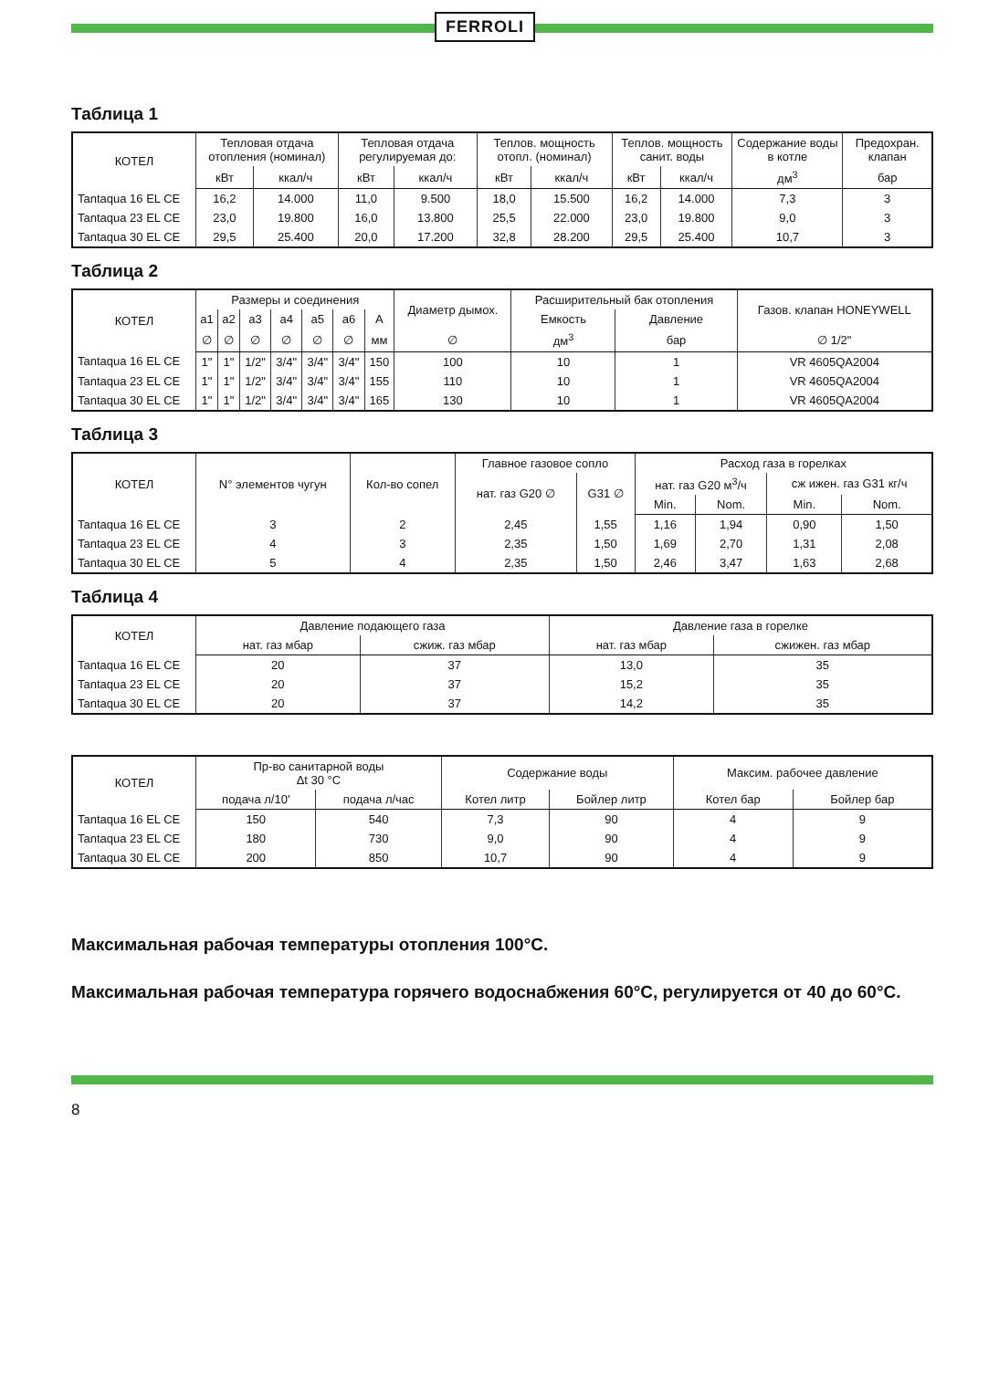FERROLI
Таблица 1
| КОТЕЛ | Тепловая отдача отопления (номинал) | | Тепловая отдача регулируемая до: | | Теплов. мощность отопл. (номинал) | | Теплов. мощность санит. воды | | Содержание воды в котле | Предохран. клапан |
| --- | --- | --- | --- | --- | --- | --- | --- | --- | --- | --- |
| | кВт | ккал/ч | кВт | ккал/ч | кВт | ккал/ч | кВт | ккал/ч | дм<sup>3</sup> | бар |
| Tantaqua 16 EL CE | 16,2 | 14.000 | 11,0 | 9.500 | 18,0 | 15.500 | 16,2 | 14.000 | 7,3 | 3 |
| Tantaqua 23 EL CE | 23,0 | 19.800 | 16,0 | 13.800 | 25,5 | 22.000 | 23,0 | 19.800 | 9,0 | 3 |
| Tantaqua 30 EL CE | 29,5 | 25.400 | 20,0 | 17.200 | 32,8 | 28.200 | 29,5 | 25.400 | 10,7 | 3 |
Таблица 2
| КОТЕЛ | Размеры и соединения | | | | | | | Диаметр дымох. | Расширительный бак отопления | | Газов. клапан HONEYWELL |
| --- | --- | --- | --- | --- | --- | --- | --- | --- | --- | --- | --- |
| | a1 | a2 | a3 | a4 | a5 | a6 | A | | Емкость | Давление | |
| | ∅ | ∅ | ∅ | ∅ | ∅ | ∅ | мм | ∅ | дм<sup>3</sup> | бар | ∅ 1/2" |
| Tantaqua 16 EL CE | 1" | 1" | 1/2" | 3/4" | 3/4" | 3/4" | 150 | 100 | 10 | 1 | VR 4605QA2004 |
| Tantaqua 23 EL CE | 1" | 1" | 1/2" | 3/4" | 3/4" | 3/4" | 155 | 110 | 10 | 1 | VR 4605QA2004 |
| Tantaqua 30 EL CE | 1" | 1" | 1/2" | 3/4" | 3/4" | 3/4" | 165 | 130 | 10 | 1 | VR 4605QA2004 |
Таблица 3
| КОТЕЛ | N° элементов чугун | Кол-во сопел | Главное газовое сопло | | Расход газа в горелках | | | |
| --- | --- | --- | --- | --- | --- | --- | --- | --- |
| | | | нат. газ G20 ∅ | G31 ∅ | нат. газ G20 м<sup>3</sup>/ч | | сж ижен. газ G31 кг/ч | |
| | | | | | Min. | Nom. | Min. | Nom. |
| Tantaqua 16 EL CE | 3 | 2 | 2,45 | 1,55 | 1,16 | 1,94 | 0,90 | 1,50 |
| Tantaqua 23 EL CE | 4 | 3 | 2,35 | 1,50 | 1,69 | 2,70 | 1,31 | 2,08 |
| Tantaqua 30 EL CE | 5 | 4 | 2,35 | 1,50 | 2,46 | 3,47 | 1,63 | 2,68 |
Таблица 4
| КОТЕЛ | Давление подающего газа | | Давление газа в горелке | |
| --- | --- | --- | --- | --- |
| | нат. газ мбар | сжиж. газ мбар | нат. газ мбар | сжижен. газ мбар |
| Tantaqua 16 EL CE | 20 | 37 | 13,0 | 35 |
| Tantaqua 23 EL CE | 20 | 37 | 15,2 | 35 |
| Tantaqua 30 EL CE | 20 | 37 | 14,2 | 35 |
| КОТЕЛ | Пр-во санитарной воды Δt 30 °C | | Содержание воды | | Максим. рабочее давление | |
| --- | --- | --- | --- | --- | --- | --- |
| | подача л/10' | подача л/час | Котел литр | Бойлер литр | Котел бар | Бойлер бар |
| Tantaqua 16 EL CE | 150 | 540 | 7,3 | 90 | 4 | 9 |
| Tantaqua 23 EL CE | 180 | 730 | 9,0 | 90 | 4 | 9 |
| Tantaqua 30 EL CE | 200 | 850 | 10,7 | 90 | 4 | 9 |
Максимальная рабочая температуры отопления 100°C.
Максимальная рабочая температура горячего водоснабжения 60°C, регулируется от 40 до 60°C.
8